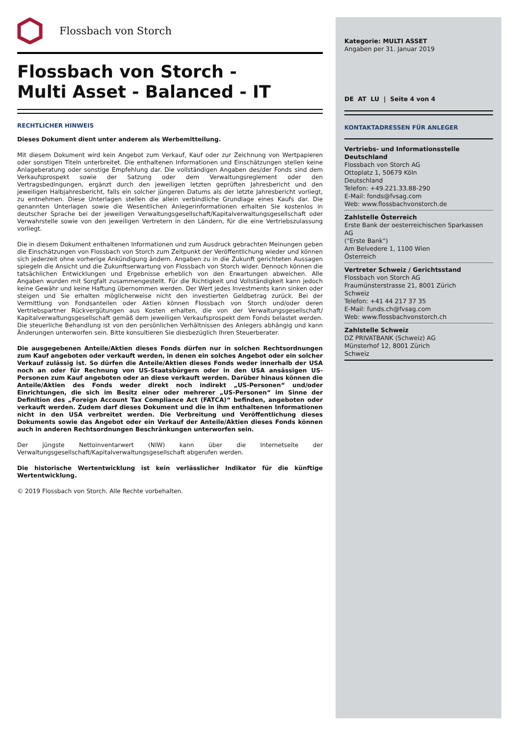Flossbach von Storch
Flossbach von Storch -
Multi Asset - Balanced - IT
RECHTLICHER HINWEIS
Dieses Dokument dient unter anderem als Werbemitteilung.
Mit diesem Dokument wird kein Angebot zum Verkauf, Kauf oder zur Zeichnung von Wertpapieren oder sonstigen Titeln unterbreitet. Die enthaltenen Informationen und Einschätzungen stellen keine Anlageberatung oder sonstige Empfehlung dar. Die vollständigen Angaben des/der Fonds sind dem Verkaufsprospekt sowie der Satzung oder dem Verwaltungsreglement oder den Vertragsbedingungen, ergänzt durch den jeweiligen letzten geprüften Jahresbericht und den jeweiligen Halbjahresbericht, falls ein solcher jüngeren Datums als der letzte Jahresbericht vorliegt, zu entnehmen. Diese Unterlagen stellen die allein verbindliche Grundlage eines Kaufs dar. Die genannten Unterlagen sowie die Wesentlichen Anlegerinformationen erhalten Sie kostenlos in deutscher Sprache bei der jeweiligen Verwaltungsgesellschaft/Kapitalverwaltungsgesellschaft oder Verwahrstelle sowie von den jeweiligen Vertretern in den Ländern, für die eine Vertriebszulassung vorliegt.
Die in diesem Dokument enthaltenen Informationen und zum Ausdruck gebrachten Meinungen geben die Einschätzungen von Flossbach von Storch zum Zeitpunkt der Veröffentlichung wieder und können sich jederzeit ohne vorherige Ankündigung ändern. Angaben zu in die Zukunft gerichteten Aussagen spiegeln die Ansicht und die Zukunftserwartung von Flossbach von Storch wider. Dennoch können die tatsächlichen Entwicklungen und Ergebnisse erheblich von den Erwartungen abweichen. Alle Angaben wurden mit Sorgfalt zusammengestellt. Für die Richtigkeit und Vollständigkeit kann jedoch keine Gewähr und keine Haftung übernommen werden. Der Wert jedes Investments kann sinken oder steigen und Sie erhalten möglicherweise nicht den investierten Geldbetrag zurück. Bei der Vermittlung von Fondsanteilen oder Aktien können Flossbach von Storch und/oder deren Vertriebspartner Rückvergütungen aus Kosten erhalten, die von der Verwaltungsgesellschaft/ Kapitalverwaltungsgesellschaft gemäß dem jeweiligen Verkaufsprospekt dem Fonds belastet werden. Die steuerliche Behandlung ist von den persönlichen Verhältnissen des Anlegers abhängig und kann Änderungen unterworfen sein. Bitte konsultieren Sie diesbezüglich Ihren Steuerberater.
Die ausgegebenen Anteile/Aktien dieses Fonds dürfen nur in solchen Rechtsordnungen zum Kauf angeboten oder verkauft werden, in denen ein solches Angebot oder ein solcher Verkauf zulässig ist. So dürfen die Anteile/Aktien dieses Fonds weder innerhalb der USA noch an oder für Rechnung von US-Staatsbürgern oder in den USA ansässigen US-Personen zum Kauf angeboten oder an diese verkauft werden. Darüber hinaus können die Anteile/Aktien des Fonds weder direkt noch indirekt „US-Personen“ und/oder Einrichtungen, die sich im Besitz einer oder mehrerer „US-Personen“ im Sinne der Definition des „Foreign Account Tax Compliance Act (FATCA)“ befinden, angeboten oder verkauft werden. Zudem darf dieses Dokument und die in ihm enthaltenen Informationen nicht in den USA verbreitet werden. Die Verbreitung und Veröffentlichung dieses Dokuments sowie das Angebot oder ein Verkauf der Anteile/Aktien dieses Fonds können auch in anderen Rechtsordnungen Beschränkungen unterworfen sein.
Der jüngste Nettoinventarwert (NIW) kann über die Internetseite der Verwaltungsgesellschaft/Kapitalverwaltungsgesellschaft abgerufen werden.
Die historische Wertentwicklung ist kein verlässlicher Indikator für die künftige Wertentwicklung.
© 2019 Flossbach von Storch. Alle Rechte vorbehalten.
Kategorie: MULTI ASSET
Angaben per 31. Januar 2019
DE AT LU | Seite 4 von 4
KONTAKTADRESSEN FÜR ANLEGER
Vertriebs- und Informationsstelle Deutschland
Flossbach von Storch AG
Ottoplatz 1, 50679 Köln
Deutschland
Telefon: +49.221.33.88-290
E-Mail: fonds@fvsag.com
Web: www.flossbachvonstorch.de
Zahlstelle Österreich
Erste Bank der oesterreichischen Sparkassen AG
("Erste Bank")
Am Belvedere 1, 1100 Wien
Österreich
Vertreter Schweiz / Gerichtsstand
Flossbach von Storch AG
Fraumünsterstrasse 21, 8001 Zürich
Schweiz
Telefon: +41 44 217 37 35
E-Mail: funds.ch@fvsag.com
Web: www.flossbachvonstorch.ch
Zahlstelle Schweiz
DZ PRIVATBANK (Schweiz) AG
Münsterhof 12, 8001 Zürich
Schweiz